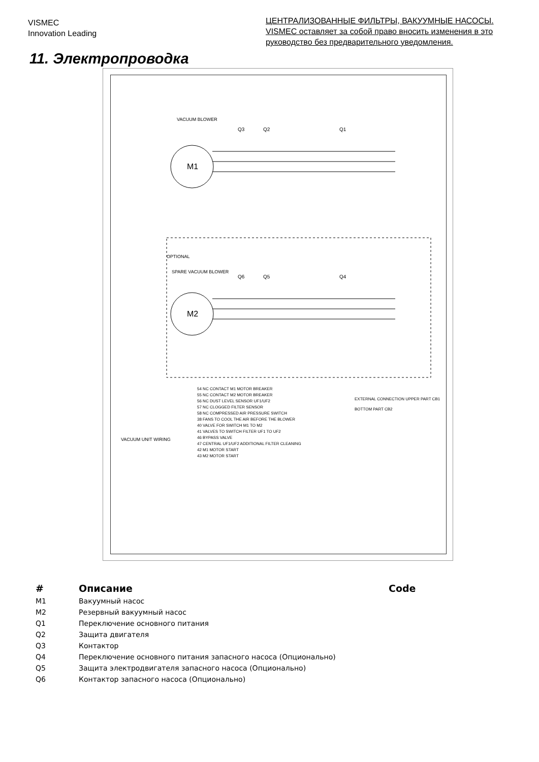VISMEC
Innovation Leading
ЦЕНТРАЛИЗОВАННЫЕ ФИЛЬТРЫ, ВАКУУМНЫЕ НАСОСЫ. VISMEC оставляет за собой право вносить изменения в это руководство без предварительного уведомления.
11. Электропроводка
M1
M2
Q2
Q1
Q3
Q5
Q4
Q6
VACUUM BLOWER
SPARE VACUUM BLOWER
OPTIONAL
VACUUM UNIT WIRING
54 NC CONTACT M1 MOTOR BREAKER
55 NC CONTACT M2 MOTOR BREAKER
56 NC DUST LEVEL SENSOR UF1/UF2
57 NC CLOGGED FILTER SENSOR
58 NC COMPRESSED AIR PRESSURE SWITCH
38 FANS TO COOL THE AIR BEFORE THE BLOWER
40 VALVE FOR SWITCH M1 TO M2
41 VALVES TO SWITCH FILTER UF1 TO UF2
46 BYPASS VALVE
47 CENTRAL UF1/UF2 ADDITIONAL FILTER CLEANING
42 M1 MOTOR START
43 M2 MOTOR START
EXTERNAL CONNECTION UPPER PART CB1
BOTTOM PART CB2
| # | Описание | Code |
| --- | --- | --- |
| M1 | Вакуумный насос | |
| M2 | Резервный вакуумный насос | |
| Q1 | Переключение основного питания | |
| Q2 | Защита двигателя | |
| Q3 | Контактор | |
| Q4 | Переключение основного питания запасного насоса (Опционально) | |
| Q5 | Защита электродвигателя запасного насоса (Опционально) | |
| Q6 | Контактор запасного насоса (Опционально) | |